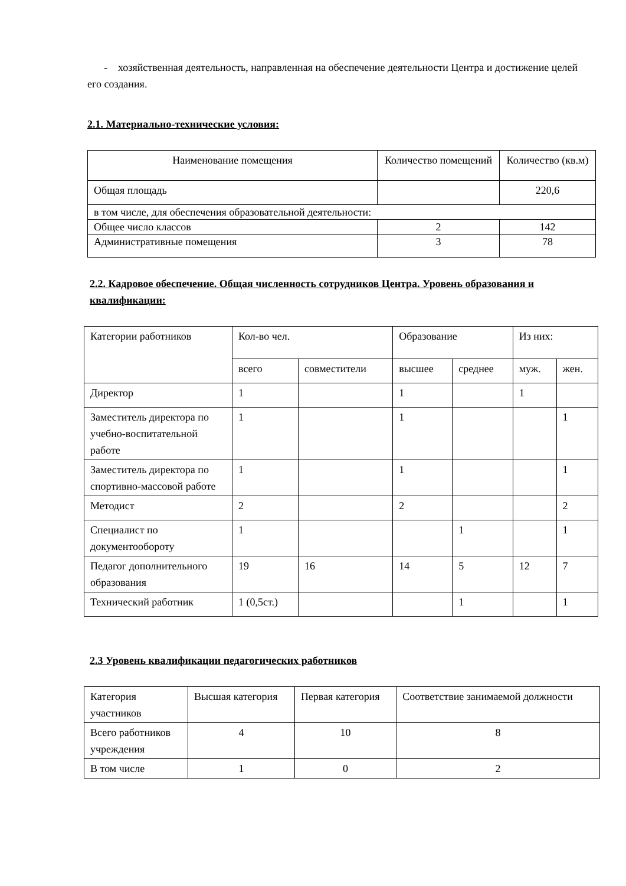- хозяйственная деятельность, направленная на обеспечение деятельности Центра и достижение целей его создания.
2.1. Материально-технические условия:
| Наименование помещения | Количество помещений | Количество (кв.м) |
| Общая площадь | | 220,6 |
| в том числе, для обеспечения образовательной деятельности: | | |
| Общее число классов | 2 | 142 |
| Административные помещения | 3 | 78 |
2.2. Кадровое обеспечение. Общая численность сотрудников Центра. Уровень образования и квалификации:
| Категории работников | Кол-во чел. | | Образование | | Из них: | |
| | всего | совместители | высшее | среднее | муж. | жен. |
| Директор | 1 | | 1 | | 1 | |
| Заместитель директора по учебно-воспитательной работе | 1 | | 1 | | | 1 |
| Заместитель директора по спортивно-массовой работе | 1 | | 1 | | | 1 |
| Методист | 2 | | 2 | | | 2 |
| Специалист по документообороту | 1 | | | 1 | | 1 |
| Педагог дополнительного образования | 19 | 16 | 14 | 5 | 12 | 7 |
| Технический работник | 1 (0,5ст.) | | | 1 | | 1 |
2.3 Уровень квалификации педагогических работников
| Категория участников | Высшая категория | Первая категория | Соответствие занимаемой должности |
| Всего работников учреждения | 4 | 10 | 8 |
| В том числе | 1 | 0 | 2 |